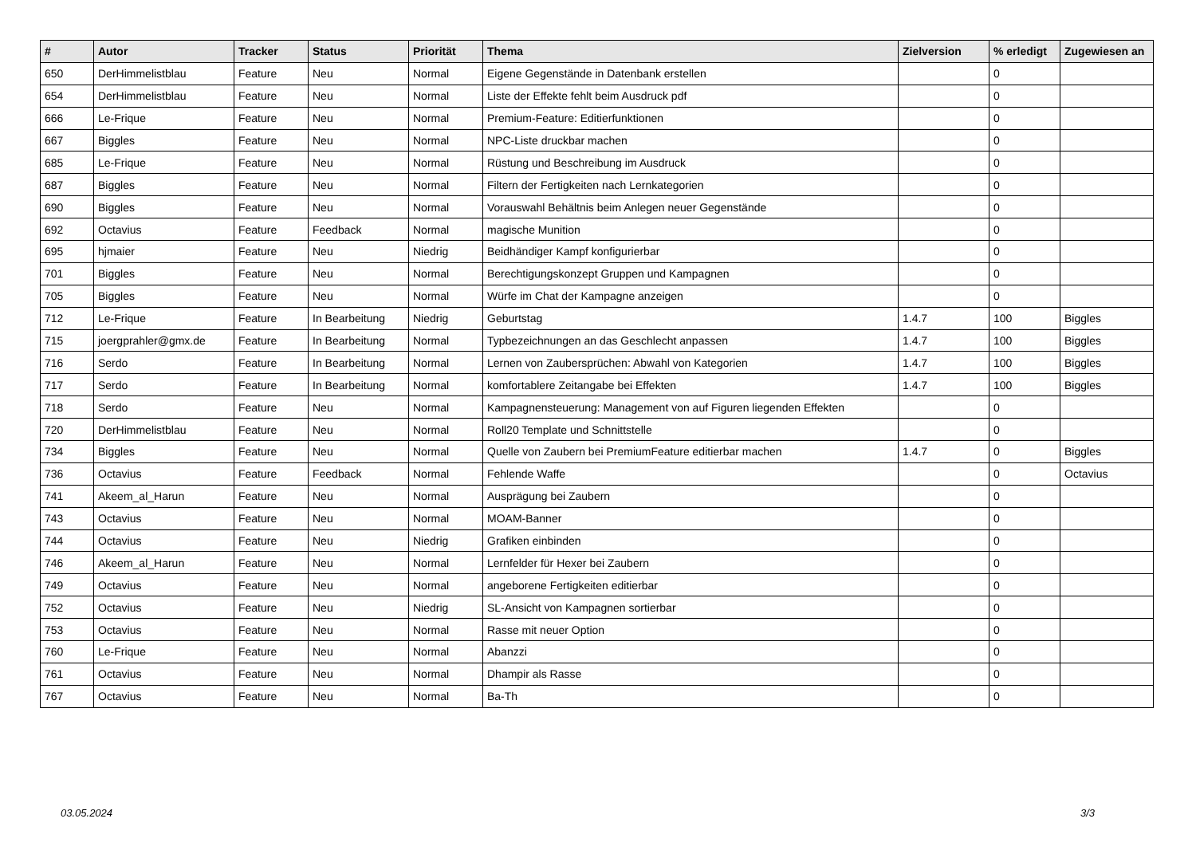| # | Autor | Tracker | Status | Priorität | Thema | Zielversion | % erledigt | Zugewiesen an |
| --- | --- | --- | --- | --- | --- | --- | --- | --- |
| 650 | DerHimmelistblau | Feature | Neu | Normal | Eigene Gegenstände in Datenbank erstellen | | 0 | |
| 654 | DerHimmelistblau | Feature | Neu | Normal | Liste der Effekte fehlt beim Ausdruck pdf | | 0 | |
| 666 | Le-Frique | Feature | Neu | Normal | Premium-Feature: Editierfunktionen | | 0 | |
| 667 | Biggles | Feature | Neu | Normal | NPC-Liste druckbar machen | | 0 | |
| 685 | Le-Frique | Feature | Neu | Normal | Rüstung und Beschreibung im Ausdruck | | 0 | |
| 687 | Biggles | Feature | Neu | Normal | Filtern der Fertigkeiten nach Lernkategorien | | 0 | |
| 690 | Biggles | Feature | Neu | Normal | Vorauswahl Behältnis beim Anlegen neuer Gegenstände | | 0 | |
| 692 | Octavius | Feature | Feedback | Normal | magische Munition | | 0 | |
| 695 | hjmaier | Feature | Neu | Niedrig | Beidhändiger Kampf konfigurierbar | | 0 | |
| 701 | Biggles | Feature | Neu | Normal | Berechtigungskonzept Gruppen und Kampagnen | | 0 | |
| 705 | Biggles | Feature | Neu | Normal | Würfe im Chat der Kampagne anzeigen | | 0 | |
| 712 | Le-Frique | Feature | In Bearbeitung | Niedrig | Geburtstag | 1.4.7 | 100 | Biggles |
| 715 | joergprahler@gmx.de | Feature | In Bearbeitung | Normal | Typbezeichnungen an das Geschlecht anpassen | 1.4.7 | 100 | Biggles |
| 716 | Serdo | Feature | In Bearbeitung | Normal | Lernen von Zaubersprüchen: Abwahl von Kategorien | 1.4.7 | 100 | Biggles |
| 717 | Serdo | Feature | In Bearbeitung | Normal | komfortablere Zeitangabe bei Effekten | 1.4.7 | 100 | Biggles |
| 718 | Serdo | Feature | Neu | Normal | Kampagnensteuerung: Management von auf Figuren liegenden Effekten | | 0 | |
| 720 | DerHimmelistblau | Feature | Neu | Normal | Roll20 Template und Schnittstelle | | 0 | |
| 734 | Biggles | Feature | Neu | Normal | Quelle von Zaubern bei PremiumFeature editierbar machen | 1.4.7 | 0 | Biggles |
| 736 | Octavius | Feature | Feedback | Normal | Fehlende Waffe | | 0 | Octavius |
| 741 | Akeem_al_Harun | Feature | Neu | Normal | Ausprägung bei Zaubern | | 0 | |
| 743 | Octavius | Feature | Neu | Normal | MOAM-Banner | | 0 | |
| 744 | Octavius | Feature | Neu | Niedrig | Grafiken einbinden | | 0 | |
| 746 | Akeem_al_Harun | Feature | Neu | Normal | Lernfelder für Hexer bei Zaubern | | 0 | |
| 749 | Octavius | Feature | Neu | Normal | angeborene Fertigkeiten editierbar | | 0 | |
| 752 | Octavius | Feature | Neu | Niedrig | SL-Ansicht von Kampagnen sortierbar | | 0 | |
| 753 | Octavius | Feature | Neu | Normal | Rasse mit neuer Option | | 0 | |
| 760 | Le-Frique | Feature | Neu | Normal | Abanzzi | | 0 | |
| 761 | Octavius | Feature | Neu | Normal | Dhampir als Rasse | | 0 | |
| 767 | Octavius | Feature | Neu | Normal | Ba-Th | | 0 | |
03.05.2024 3/3